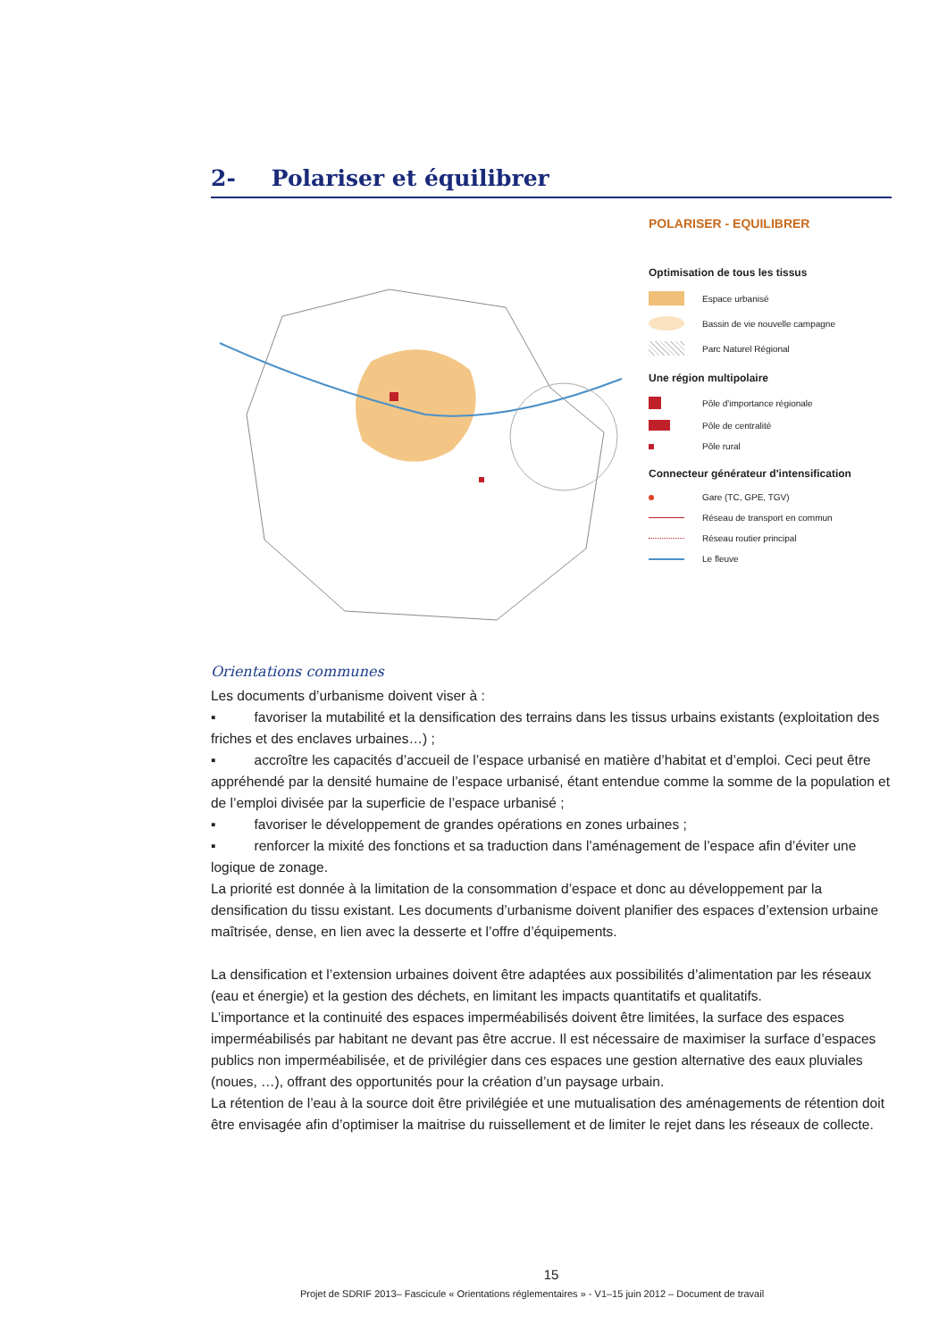2- Polariser et équilibrer
POLARISER - EQUILIBRER
Optimisation de tous les tissus
Espace urbanisé
Bassin de vie nouvelle campagne
Parc Naturel Régional
Une région multipolaire
Pôle d'importance régionale
Pôle de centralité
Pôle rural
Connecteur générateur d'intensification
Gare (TC, GPE, TGV)
Réseau de transport en commun
Réseau routier principal
Le fleuve
Orientations communes
Les documents d’urbanisme doivent viser à :
▪ favoriser la mutabilité et la densification des terrains dans les tissus urbains existants (exploitation des friches et des enclaves urbaines…) ;
▪ accroître les capacités d’accueil de l’espace urbanisé en matière d’habitat et d’emploi. Ceci peut être appréhendé par la densité humaine de l’espace urbanisé, étant entendue comme la somme de la population et de l’emploi divisée par la superficie de l’espace urbanisé ;
▪ favoriser le développement de grandes opérations en zones urbaines ;
▪ renforcer la mixité des fonctions et sa traduction dans l’aménagement de l’espace afin d’éviter une logique de zonage.
La priorité est donnée à la limitation de la consommation d’espace et donc au développement par la densification du tissu existant. Les documents d’urbanisme doivent planifier des espaces d’extension urbaine maîtrisée, dense, en lien avec la desserte et l’offre d’équipements.
La densification et l’extension urbaines doivent être adaptées aux possibilités d’alimentation par les réseaux (eau et énergie) et la gestion des déchets, en limitant les impacts quantitatifs et qualitatifs.
L’importance et la continuité des espaces imperméabilisés doivent être limitées, la surface des espaces imperméabilisés par habitant ne devant pas être accrue. Il est nécessaire de maximiser la surface d’espaces publics non imperméabilisée, et de privilégier dans ces espaces une gestion alternative des eaux pluviales (noues, …), offrant des opportunités pour la création d’un paysage urbain.
La rétention de l’eau à la source doit être privilégiée et une mutualisation des aménagements de rétention doit être envisagée afin d’optimiser la maitrise du ruissellement et de limiter le rejet dans les réseaux de collecte.
15
Projet de SDRIF 2013– Fascicule « Orientations réglementaires » - V1–15 juin 2012 – Document de travail